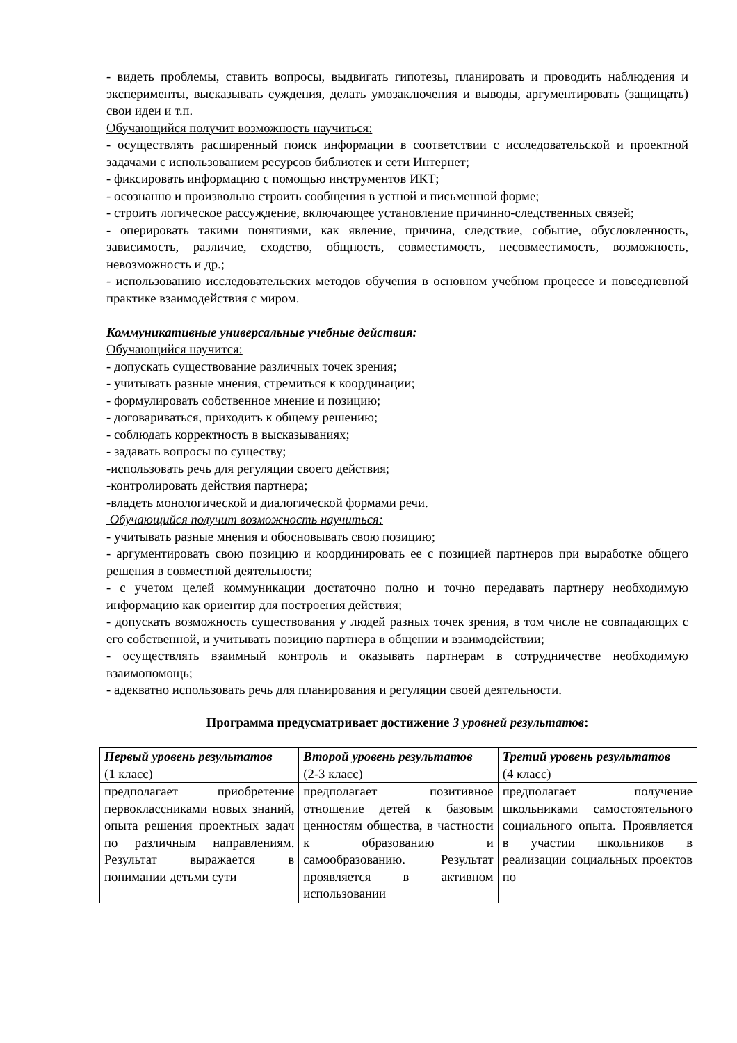- видеть проблемы, ставить вопросы, выдвигать гипотезы, планировать и проводить наблюдения и эксперименты, высказывать суждения, делать умозаключения и выводы, аргументировать (защищать) свои идеи и т.п.
Обучающийся получит возможность научиться:
- осуществлять расширенный поиск информации в соответствии с исследовательской и проектной задачами с использованием ресурсов библиотек и сети Интернет;
- фиксировать информацию с помощью инструментов ИКТ;
- осознанно и произвольно строить сообщения в устной и письменной форме;
- строить логическое рассуждение, включающее установление причинно-следственных связей;
- оперировать такими понятиями, как явление, причина, следствие, событие, обусловленность, зависимость, различие, сходство, общность, совместимость, несовместимость, возможность, невозможность и др.;
- использованию исследовательских методов обучения в основном учебном процессе и повседневной практике взаимодействия с миром.
Коммуникативные универсальные учебные действия:
Обучающийся научится:
- допускать существование различных точек зрения;
- учитывать разные мнения, стремиться к координации;
- формулировать собственное мнение и позицию;
- договариваться, приходить к общему решению;
- соблюдать корректность в высказываниях;
- задавать вопросы по существу;
-использовать речь для регуляции своего действия;
-контролировать действия партнера;
-владеть монологической и диалогической формами речи.
Обучающийся получит возможность научиться:
- учитывать разные мнения и обосновывать свою позицию;
- аргументировать свою позицию и координировать ее с позицией партнеров при выработке общего решения в совместной деятельности;
- с учетом целей коммуникации достаточно полно и точно передавать партнеру необходимую информацию как ориентир для построения действия;
- допускать возможность существования у людей разных точек зрения, в том числе не совпадающих с его собственной, и учитывать позицию партнера в общении и взаимодействии;
- осуществлять взаимный контроль и оказывать партнерам в сотрудничестве необходимую взаимопомощь;
- адекватно использовать речь для планирования и регуляции своей деятельности.
Программа предусматривает достижение 3 уровней результатов:
| Первый уровень результатов (1 класс) | Второй уровень результатов (2-3 класс) | Третий уровень результатов (4 класс) |
| предполагает приобретение первоклассниками новых знаний, опыта решения проектных задач по различным направлениям. Результат выражается в понимании детьми сути | предполагает позитивное отношение детей к базовым ценностям общества, в частности к образованию и самообразованию. Результат проявляется в активном использовании | предполагает получение школьниками самостоятельного социального опыта. Проявляется в участии школьников в реализации социальных проектов по |